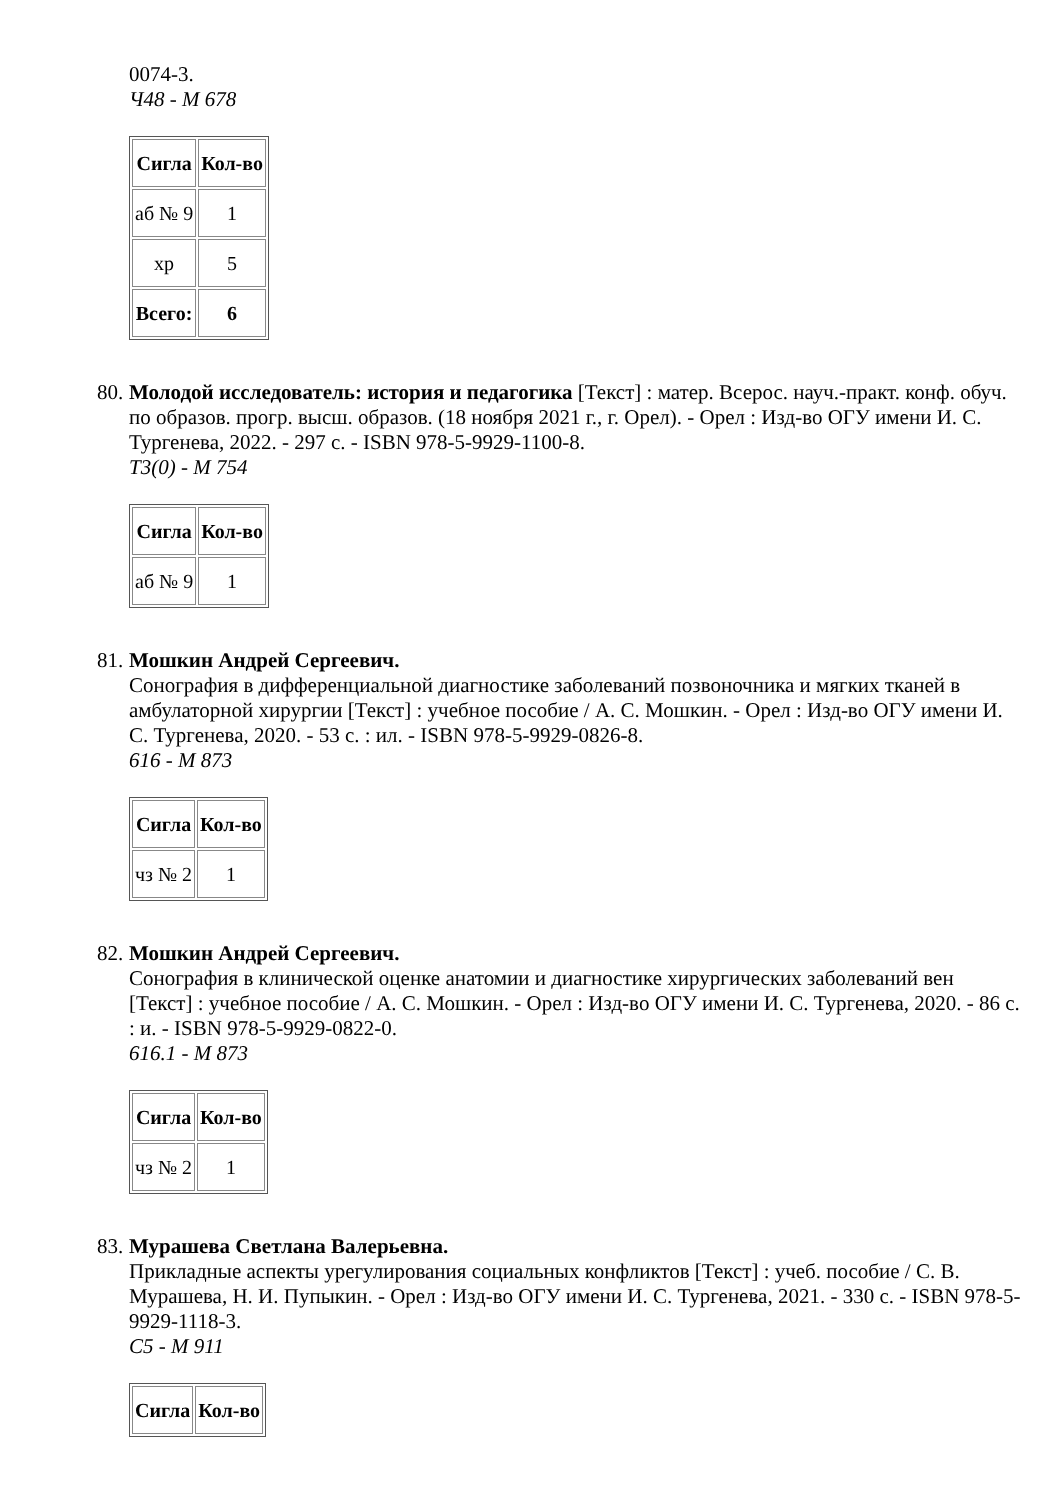0074-3.
Ч48 - М 678
| Сигла | Кол-во |
| --- | --- |
| аб № 9 | 1 |
| хр | 5 |
| Всего: | 6 |
80.
Молодой исследователь: история и педагогика [Текст] : матер. Всерос. науч.-практ. конф. обуч. по образов. прогр. высш. образов. (18 ноября 2021 г., г. Орел). - Орел : Изд-во ОГУ имени И. С. Тургенева, 2022. - 297 с. - ISBN 978-5-9929-1100-8.
Т3(0) - М 754
| Сигла | Кол-во |
| --- | --- |
| аб № 9 | 1 |
81.
Мошкин Андрей Сергеевич.
Сонография в дифференциальной диагностике заболеваний позвоночника и мягких тканей в амбулаторной хирургии [Текст] : учебное пособие / А. С. Мошкин. - Орел : Изд-во ОГУ имени И. С. Тургенева, 2020. - 53 с. : ил. - ISBN 978-5-9929-0826-8.
616 - М 873
| Сигла | Кол-во |
| --- | --- |
| чз № 2 | 1 |
82.
Мошкин Андрей Сергеевич.
Сонография в клинической оценке анатомии и диагностике хирургических заболеваний вен [Текст] : учебное пособие / А. С. Мошкин. - Орел : Изд-во ОГУ имени И. С. Тургенева, 2020. - 86 с. : и. - ISBN 978-5-9929-0822-0.
616.1 - М 873
| Сигла | Кол-во |
| --- | --- |
| чз № 2 | 1 |
83.
Мурашева Светлана Валерьевна.
Прикладные аспекты урегулирования социальных конфликтов [Текст] : учеб. пособие / С. В. Мурашева, Н. И. Пупыкин. - Орел : Изд-во ОГУ имени И. С. Тургенева, 2021. - 330 с. - ISBN 978-5-9929-1118-3.
С5 - М 911
| Сигла | Кол-во |
| --- | --- |